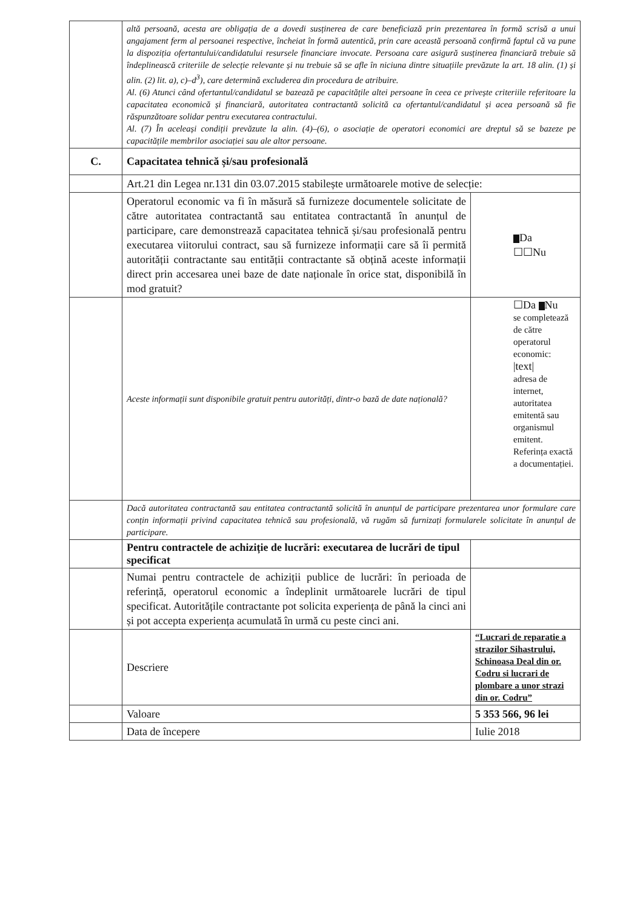| | altă persoană, acesta are obligația de a dovedi susținerea de care beneficiază prin prezentarea în formă scrisă a unui angajament ferm al persoanei respective, încheiat în formă autentică, prin care această persoană confirmă faptul că va pune la dispoziția ofertantului/candidatului resursele financiare invocate. Persoana care asigură susținerea financiară trebuie să îndeplinească criteriile de selecție relevante și nu trebuie să se afle în niciuna dintre situațiile prevăzute la art. 18 alin. (1) și alin. (2) lit. a), c)–d<sup>3</sup>), care determină excluderea din procedura de atribuire. Al. (6) Atunci când ofertantul/candidatul se bazează pe capacitățile altei persoane în ceea ce privește criteriile referitoare la capacitatea economică și financiară, autoritatea contractantă solicită ca ofertantul/candidatul și acea persoană să fie răspunzătoare solidar pentru executarea contractului. Al. (7) În aceleași condiții prevăzute la alin. (4)–(6), o asociație de operatori economici are dreptul să se bazeze pe capacitățile membrilor asociației sau ale altor persoane. | |
| C. | Capacitatea tehnică și/sau profesională | |
| | Art.21 din Legea nr.131 din 03.07.2015 stabilește următoarele motive de selecție: | |
| | Operatorul economic va fi în măsură să furnizeze documentele solicitate de către autoritatea contractantă sau entitatea contractantă în anunțul de participare, care demonstrează capacitatea tehnică și/sau profesională pentru executarea viitorului contract, sau să furnizeze informații care să îi permită autorității contractante sau entității contractante să obțină aceste informații direct prin accesarea unei baze de date naționale în orice stat, disponibilă în mod gratuit? | Da ☐☐Nu |
| | Aceste informații sunt disponibile gratuit pentru autorități, dintr-o bază de date națională? | ☐Da Nu se completează de către operatorul economic: /text/ adresa de internet, autoritatea emitentă sau organismul emitent. Referința exactă a documentației. |
| | Dacă autoritatea contractantă sau entitatea contractantă solicită în anunțul de participare prezentarea unor formulare care conțin informații privind capacitatea tehnică sau profesională, vă rugăm să furnizați formularele solicitate în anunțul de participare. | |
| | Pentru contractele de achiziție de lucrări: executarea de lucrări de tipul specificat | |
| | Numai pentru contractele de achiziții publice de lucrări: în perioada de referință, operatorul economic a îndeplinit următoarele lucrări de tipul specificat. Autoritățile contractante pot solicita experiența de până la cinci ani și pot accepta experiența acumulată în urmă cu peste cinci ani. | |
| | Descriere | “Lucrari de reparatie a strazilor Sihastrului, Schinoasa Deal din or. Codru si lucrari de plombare a unor strazi din or. Codru” |
| | Valoare | 5 353 566, 96 lei |
| | Data de începere | Iulie 2018 |